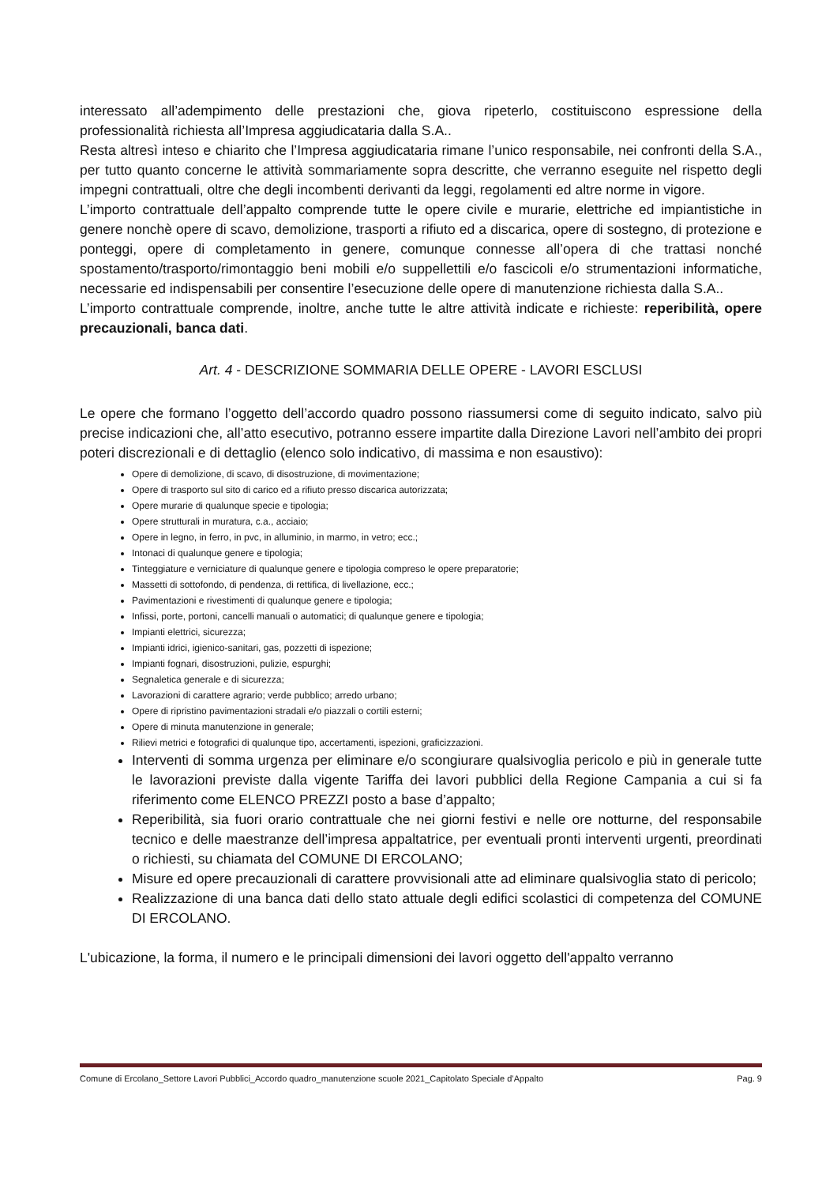interessato all’adempimento delle prestazioni che, giova ripeterlo, costituiscono espressione della professionalità richiesta all’Impresa aggiudicataria dalla S.A..
Resta altresì inteso e chiarito che l’Impresa aggiudicataria rimane l’unico responsabile, nei confronti della S.A., per tutto quanto concerne le attività sommariamente sopra descritte, che verranno eseguite nel rispetto degli impegni contrattuali, oltre che degli incombenti derivanti da leggi, regolamenti ed altre norme in vigore.
L’importo contrattuale dell’appalto comprende tutte le opere civile e murarie, elettriche ed impiantistiche in genere nonchè opere di scavo, demolizione, trasporti a rifiuto ed a discarica, opere di sostegno, di protezione e ponteggi, opere di completamento in genere, comunque connesse all’opera di che trattasi nonché spostamento/trasporto/rimontaggio beni mobili e/o suppellettili e/o fascicoli e/o strumentazioni informatiche, necessarie ed indispensabili per consentire l’esecuzione delle opere di manutenzione richiesta dalla S.A..
L’importo contrattuale comprende, inoltre, anche tutte le altre attività indicate e richieste: reperibilità, opere precauzionali, banca dati.
Art. 4 - DESCRIZIONE SOMMARIA DELLE OPERE - LAVORI ESCLUSI
Le opere che formano l’oggetto dell’accordo quadro possono riassumersi come di seguito indicato, salvo più precise indicazioni che, all’atto esecutivo, potranno essere impartite dalla Direzione Lavori nell’ambito dei propri poteri discrezionali e di dettaglio (elenco solo indicativo, di massima e non esaustivo):
Opere di demolizione, di scavo, di disostruzione, di movimentazione;
Opere di trasporto sul sito di carico ed a rifiuto presso discarica autorizzata;
Opere murarie di qualunque specie e tipologia;
Opere strutturali in muratura, c.a., acciaio;
Opere in legno, in ferro, in pvc, in alluminio, in marmo, in vetro; ecc.;
Intonaci di qualunque genere e tipologia;
Tinteggiature e verniciature di qualunque genere e tipologia compreso le opere preparatorie;
Massetti di sottofondo, di pendenza, di rettifica, di livellazione, ecc.;
Pavimentazioni e rivestimenti di qualunque genere e tipologia;
Infissi, porte, portoni, cancelli manuali o automatici; di qualunque genere e tipologia;
Impianti elettrici, sicurezza;
Impianti idrici, igienico-sanitari, gas, pozzetti di ispezione;
Impianti fognari, disostruzioni, pulizie, espurghi;
Segnaletica generale e di sicurezza;
Lavorazioni di carattere agrario; verde pubblico; arredo urbano;
Opere di ripristino pavimentazioni stradali e/o piazzali o cortili esterni;
Opere di minuta manutenzione in generale;
Rilievi metrici e fotografici di qualunque tipo, accertamenti, ispezioni, graficizzazioni.
Interventi di somma urgenza per eliminare e/o scongiurare qualsivoglia pericolo e più in generale tutte le lavorazioni previste dalla vigente Tariffa dei lavori pubblici della Regione Campania a cui si fa riferimento come ELENCO PREZZI posto a base d’appalto;
Reperibilità, sia fuori orario contrattuale che nei giorni festivi e nelle ore notturne, del responsabile tecnico e delle maestranze dell’impresa appaltatrice, per eventuali pronti interventi urgenti, preordinati o richiesti, su chiamata del COMUNE DI ERCOLANO;
Misure ed opere precauzionali di carattere provvisionali atte ad eliminare qualsivoglia stato di pericolo;
Realizzazione di una banca dati dello stato attuale degli edifici scolastici di competenza del COMUNE DI ERCOLANO.
L'ubicazione, la forma, il numero e le principali dimensioni dei lavori oggetto dell'appalto verranno
Comune di Ercolano_Settore Lavori Pubblici_Accordo quadro_manutenzione scuole 2021_Capitolato Speciale d’Appalto Pag. 9